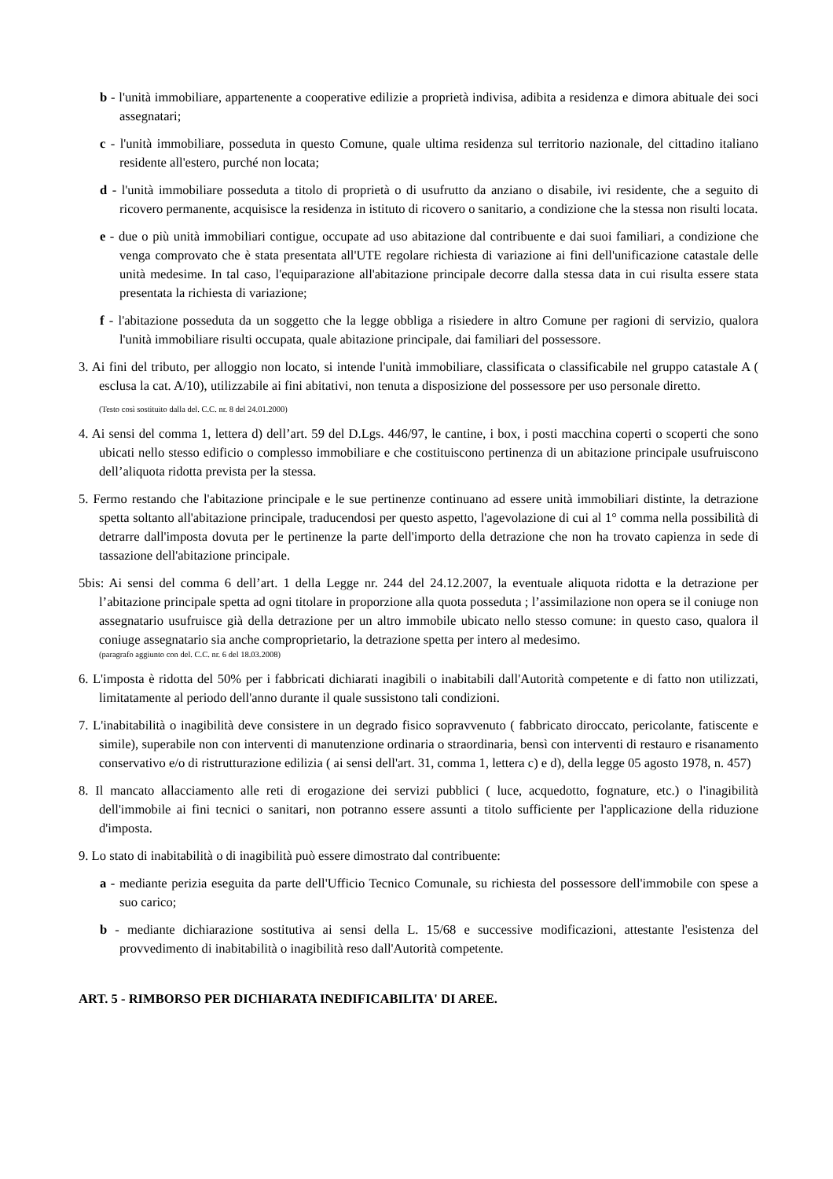b - l'unità immobiliare, appartenente a cooperative edilizie a proprietà indivisa, adibita a residenza e dimora abituale dei soci assegnatari;
c - l'unità immobiliare, posseduta in questo Comune, quale ultima residenza sul territorio nazionale, del cittadino italiano residente all'estero, purché non locata;
d - l'unità immobiliare posseduta a titolo di proprietà o di usufrutto da anziano o disabile, ivi residente, che a seguito di ricovero permanente, acquisisce la residenza in istituto di ricovero o sanitario, a condizione che la stessa non risulti locata.
e - due o più unità immobiliari contigue, occupate ad uso abitazione dal contribuente e dai suoi familiari, a condizione che venga comprovato che è stata presentata all'UTE regolare richiesta di variazione ai fini dell'unificazione catastale delle unità medesime. In tal caso, l'equiparazione all'abitazione principale decorre dalla stessa data in cui risulta essere stata presentata la richiesta di variazione;
f - l'abitazione posseduta da un soggetto che la legge obbliga a risiedere in altro Comune per ragioni di servizio, qualora l'unità immobiliare risulti occupata, quale abitazione principale, dai familiari del possessore.
3. Ai fini del tributo, per alloggio non locato, si intende l'unità immobiliare, classificata o classificabile nel gruppo catastale A ( esclusa la cat. A/10), utilizzabile ai fini abitativi, non tenuta a disposizione del possessore per uso personale diretto.
(Testo così sostituito dalla del. C.C. nr. 8 del 24.01.2000)
4. Ai sensi del comma 1, lettera d) dell’art. 59 del D.Lgs. 446/97, le cantine, i box, i posti macchina coperti o scoperti che sono ubicati nello stesso edificio o complesso immobiliare e che costituiscono pertinenza di un abitazione principale usufruiscono dell’aliquota ridotta prevista per la stessa.
5. Fermo restando che l'abitazione principale e le sue pertinenze continuano ad essere unità immobiliari distinte, la detrazione spetta soltanto all'abitazione principale, traducendosi per questo aspetto, l'agevolazione di cui al 1° comma nella possibilità di detrarre dall'imposta dovuta per le pertinenze la parte dell'importo della detrazione che non ha trovato capienza in sede di tassazione dell'abitazione principale.
5bis: Ai sensi del comma 6 dell’art. 1 della Legge nr. 244 del 24.12.2007, la eventuale aliquota ridotta e la detrazione per l’abitazione principale spetta ad ogni titolare in proporzione alla quota posseduta ; l’assimilazione non opera se il coniuge non assegnatario usufruisce già della detrazione per un altro immobile ubicato nello stesso comune: in questo caso, qualora il coniuge assegnatario sia anche comproprietario, la detrazione spetta per intero al medesimo.
(paragrafo aggiunto con del. C.C. nr. 6 del 18.03.2008)
6. L'imposta è ridotta del 50% per i fabbricati dichiarati inagibili o inabitabili dall'Autorità competente e di fatto non utilizzati, limitatamente al periodo dell'anno durante il quale sussistono tali condizioni.
7. L'inabitabilità o inagibilità deve consistere in un degrado fisico sopravvenuto ( fabbricato diroccato, pericolante, fatiscente e simile), superabile non con interventi di manutenzione ordinaria o straordinaria, bensì con interventi di restauro e risanamento conservativo e/o di ristrutturazione edilizia ( ai sensi dell'art. 31, comma 1, lettera c) e d), della legge 05 agosto 1978, n. 457)
8. Il mancato allacciamento alle reti di erogazione dei servizi pubblici ( luce, acquedotto, fognature, etc.) o l'inagibilità dell'immobile ai fini tecnici o sanitari, non potranno essere assunti a titolo sufficiente per l'applicazione della riduzione d'imposta.
9. Lo stato di inabitabilità o di inagibilità può essere dimostrato dal contribuente:
a - mediante perizia eseguita da parte dell'Ufficio Tecnico Comunale, su richiesta del possessore dell'immobile con spese a suo carico;
b - mediante dichiarazione sostitutiva ai sensi della L. 15/68 e successive modificazioni, attestante l'esistenza del provvedimento di inabitabilità o inagibilità reso dall'Autorità competente.
ART. 5 - RIMBORSO PER DICHIARATA INEDIFICABILITA' DI AREE.